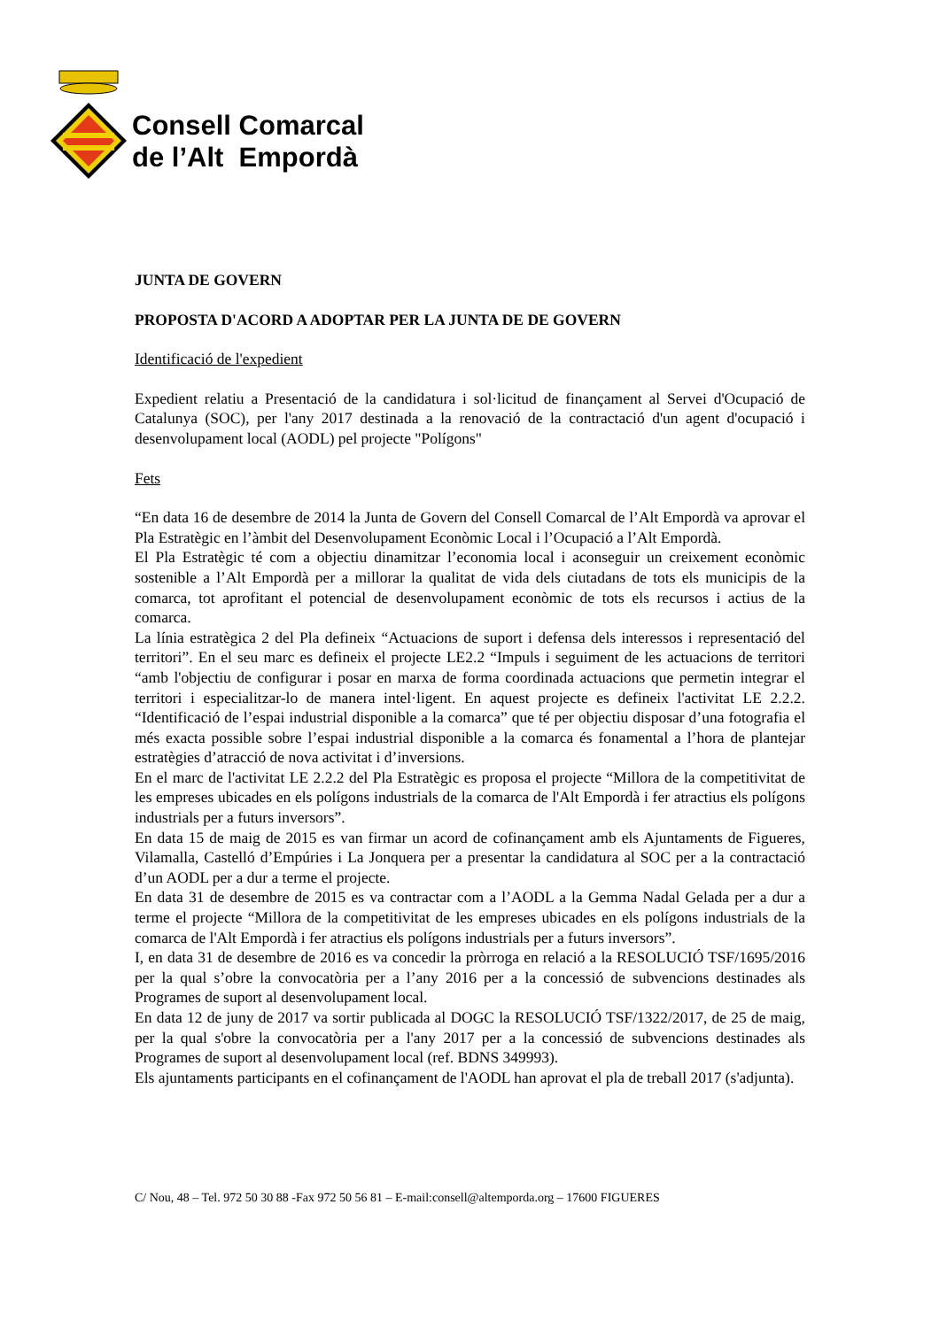Consell Comarcal
de l’Alt Empordà
JUNTA DE GOVERN
PROPOSTA D'ACORD A ADOPTAR PER LA JUNTA DE DE GOVERN
Identificació de l'expedient
Expedient relatiu a Presentació de la candidatura i sol·licitud de finançament al Servei d'Ocupació de Catalunya (SOC), per l'any 2017 destinada a la renovació de la contractació d'un agent d'ocupació i desenvolupament local (AODL) pel projecte "Polígons"
Fets
“En data 16 de desembre de 2014 la Junta de Govern del Consell Comarcal de l’Alt Empordà va aprovar el Pla Estratègic en l’àmbit del Desenvolupament Econòmic Local i l’Ocupació a l’Alt Empordà.
El Pla Estratègic té com a objectiu dinamitzar l’economia local i aconseguir un creixement econòmic sostenible a l’Alt Empordà per a millorar la qualitat de vida dels ciutadans de tots els municipis de la comarca, tot aprofitant el potencial de desenvolupament econòmic de tots els recursos i actius de la comarca.
La línia estratègica 2 del Pla defineix “Actuacions de suport i defensa dels interessos i representació del territori”. En el seu marc es defineix el projecte LE2.2 “Impuls i seguiment de les actuacions de territori “amb l'objectiu de configurar i posar en marxa de forma coordinada actuacions que permetin integrar el territori i especialitzar-lo de manera intel·ligent. En aquest projecte es defineix l'activitat LE 2.2.2. “Identificació de l’espai industrial disponible a la comarca” que té per objectiu disposar d’una fotografia el més exacta possible sobre l’espai industrial disponible a la comarca és fonamental a l’hora de plantejar estratègies d’atracció de nova activitat i d’inversions.
En el marc de l'activitat LE 2.2.2 del Pla Estratègic es proposa el projecte “Millora de la competitivitat de les empreses ubicades en els polígons industrials de la comarca de l'Alt Empordà i fer atractius els polígons industrials per a futurs inversors”.
En data 15 de maig de 2015 es van firmar un acord de cofinançament amb els Ajuntaments de Figueres, Vilamalla, Castelló d’Empúries i La Jonquera per a presentar la candidatura al SOC per a la contractació d’un AODL per a dur a terme el projecte.
En data 31 de desembre de 2015 es va contractar com a l’AODL a la Gemma Nadal Gelada per a dur a terme el projecte “Millora de la competitivitat de les empreses ubicades en els polígons industrials de la comarca de l'Alt Empordà i fer atractius els polígons industrials per a futurs inversors”.
I, en data 31 de desembre de 2016 es va concedir la pròrroga en relació a la RESOLUCIÓ TSF/1695/2016 per la qual s’obre la convocatòria per a l’any 2016 per a la concessió de subvencions destinades als Programes de suport al desenvolupament local.
En data 12 de juny de 2017 va sortir publicada al DOGC la RESOLUCIÓ TSF/1322/2017, de 25 de maig, per la qual s'obre la convocatòria per a l'any 2017 per a la concessió de subvencions destinades als Programes de suport al desenvolupament local (ref. BDNS 349993).
Els ajuntaments participants en el cofinançament de l'AODL han aprovat el pla de treball 2017 (s'adjunta).
C/ Nou, 48 – Tel. 972 50 30 88 -Fax 972 50 56 81 – E-mail:consell@altemporda.org – 17600 FIGUERES